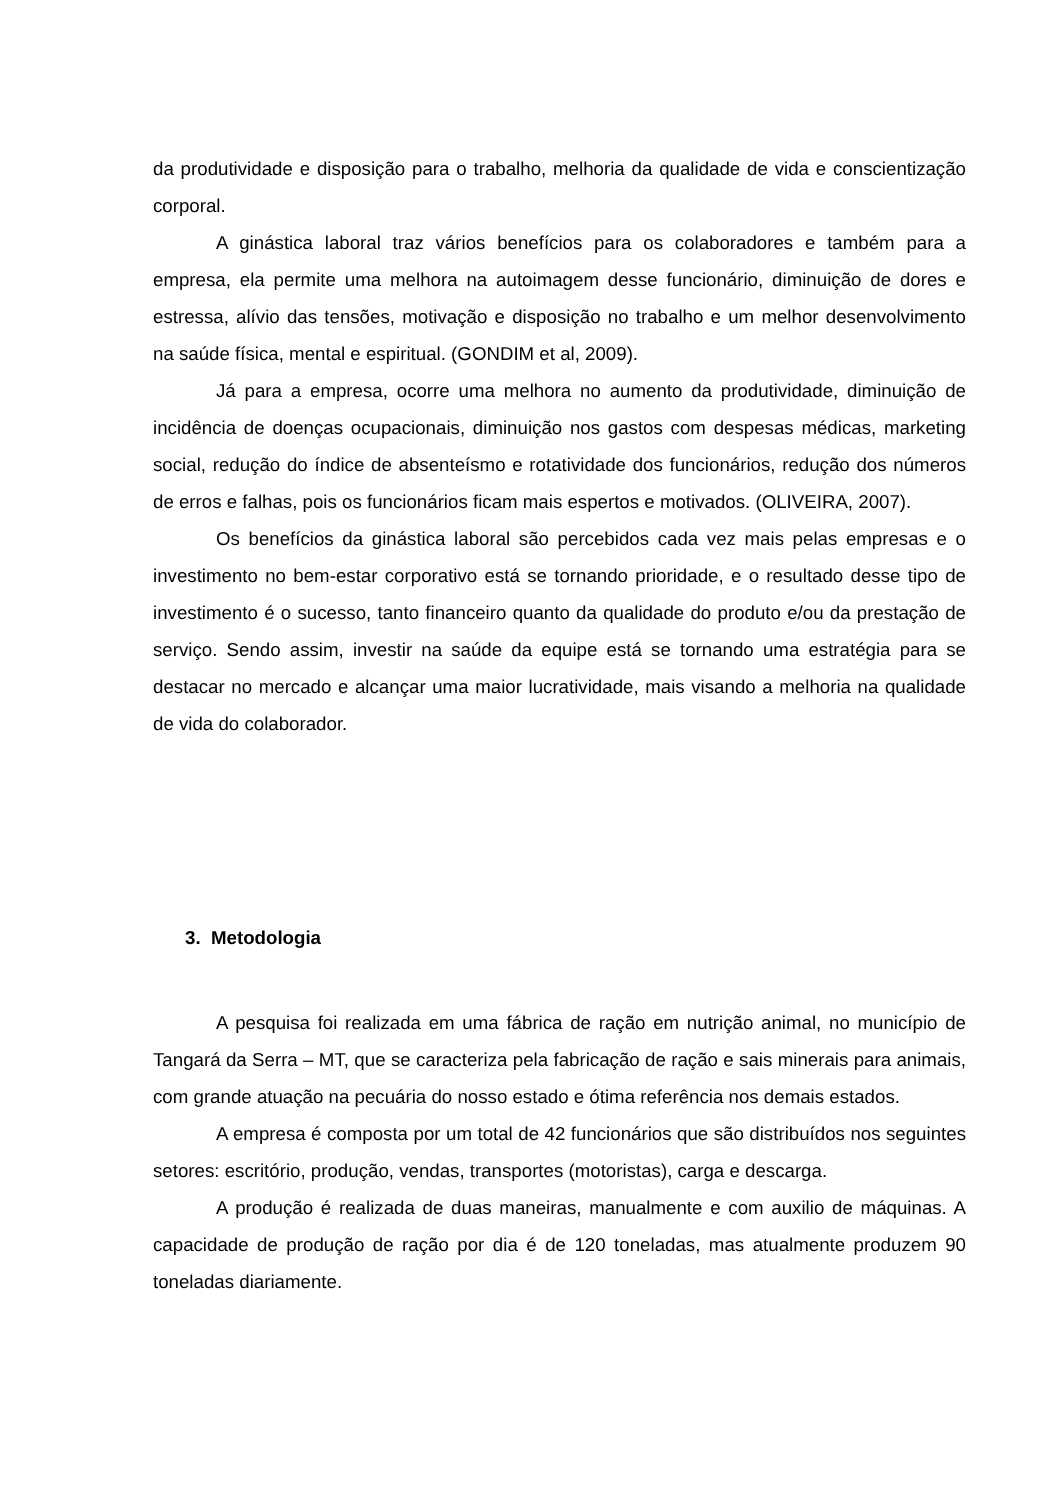da produtividade e disposição para o trabalho, melhoria da qualidade de vida e conscientização corporal.
A ginástica laboral traz vários benefícios para os colaboradores e também para a empresa, ela permite uma melhora na autoimagem desse funcionário, diminuição de dores e estressa, alívio das tensões, motivação e disposição no trabalho e um melhor desenvolvimento na saúde física, mental e espiritual. (GONDIM et al, 2009).
Já para a empresa, ocorre uma melhora no aumento da produtividade, diminuição de incidência de doenças ocupacionais, diminuição nos gastos com despesas médicas, marketing social, redução do índice de absenteísmo e rotatividade dos funcionários, redução dos números de erros e falhas, pois os funcionários ficam mais espertos e motivados. (OLIVEIRA, 2007).
Os benefícios da ginástica laboral são percebidos cada vez mais pelas empresas e o investimento no bem-estar corporativo está se tornando prioridade, e o resultado desse tipo de investimento é o sucesso, tanto financeiro quanto da qualidade do produto e/ou da prestação de serviço. Sendo assim, investir na saúde da equipe está se tornando uma estratégia para se destacar no mercado e alcançar uma maior lucratividade, mais visando a melhoria na qualidade de vida do colaborador.
3. Metodologia
A pesquisa foi realizada em uma fábrica de ração em nutrição animal, no município de Tangará da Serra – MT, que se caracteriza pela fabricação de ração e sais minerais para animais, com grande atuação na pecuária do nosso estado e ótima referência nos demais estados.
A empresa é composta por um total de 42 funcionários que são distribuídos nos seguintes setores: escritório, produção, vendas, transportes (motoristas), carga e descarga.
A produção é realizada de duas maneiras, manualmente e com auxilio de máquinas. A capacidade de produção de ração por dia é de 120 toneladas, mas atualmente produzem 90 toneladas diariamente.